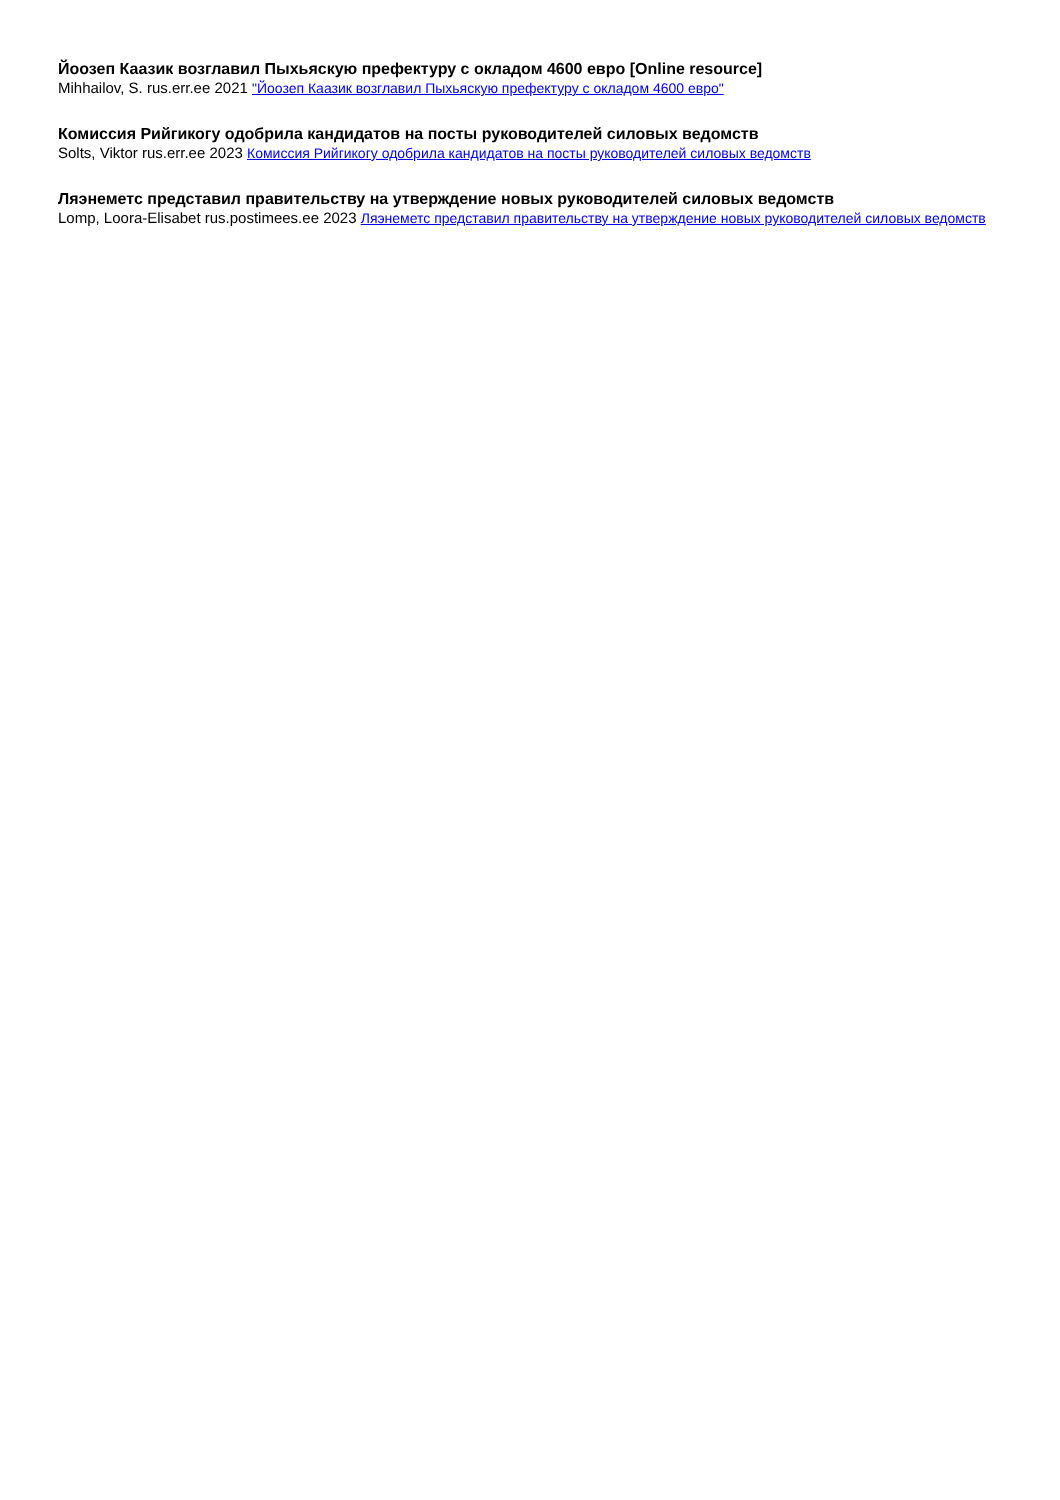Йоозеп Каазик возглавил Пыхьяскую префектуру с окладом 4600 евро [Online resource]
Mihhailov, S. rus.err.ee 2021 "Йоозеп Каазик возглавил Пыхьяскую префектуру с окладом 4600 евро"
Комиссия Рийгикогу одобрила кандидатов на посты руководителей силовых ведомств
Solts, Viktor rus.err.ee 2023 Комиссия Рийгикогу одобрила кандидатов на посты руководителей силовых ведомств
Ляэнеметс представил правительству на утверждение новых руководителей силовых ведомств
Lomp, Loora-Elisabet rus.postimees.ee 2023 Ляэнеметс представил правительству на утверждение новых руководителей силовых ведомств